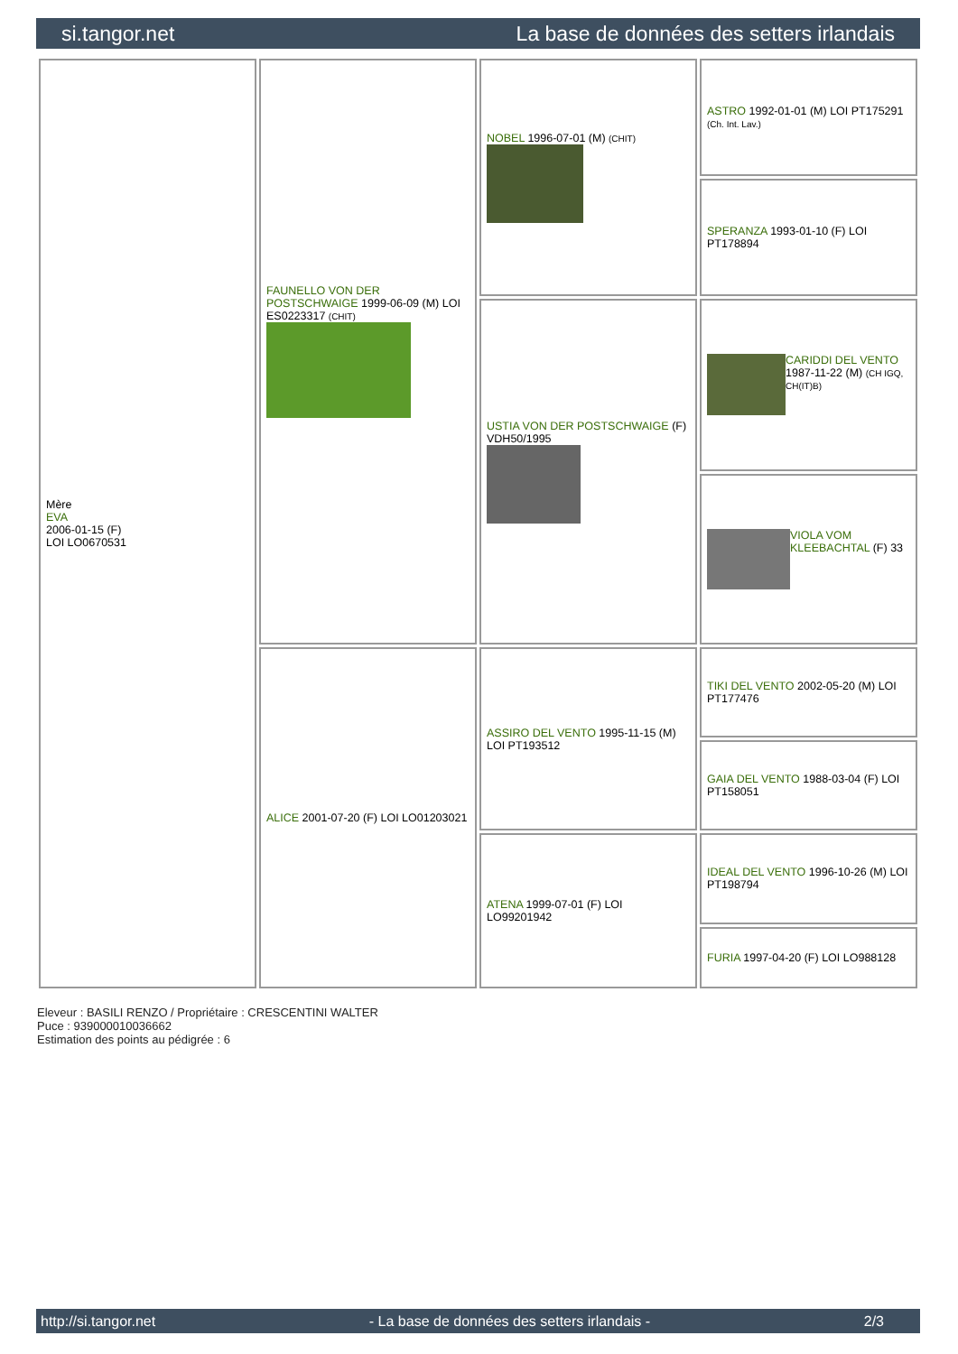si.tangor.net La base de données des setters irlandais
| Mère EVA 2006-01-15 (F) LOI LO0670531 | FAUNELLO VON DER POSTSCHWAIGE 1999-06-09 (M) LOI ES0223317 (CHIT) | NOBEL 1996-07-01 (M) (CHIT) | ASTRO 1992-01-01 (M) LOI PT175291 (Ch. Int. Lav.) |
| | | | SPERANZA 1993-01-10 (F) LOI PT178894 |
| | | USTIA VON DER POSTSCHWAIGE (F) VDH50/1995 | CARIDDI DEL VENTO 1987-11-22 (M) (CH IGQ, CH(IT)B) |
| | | | VIOLA VOM KLEEBACHTAL (F) 33 |
| | ALICE 2001-07-20 (F) LOI LO01203021 | ASSIRO DEL VENTO 1995-11-15 (M) LOI PT193512 | TIKI DEL VENTO 2002-05-20 (M) LOI PT177476 |
| | | | GAIA DEL VENTO 1988-03-04 (F) LOI PT158051 |
| | | ATENA 1999-07-01 (F) LOI LO99201942 | IDEAL DEL VENTO 1996-10-26 (M) LOI PT198794 |
| | | | FURIA 1997-04-20 (F) LOI LO988128 |
Eleveur : BASILI RENZO / Propriétaire : CRESCENTINI WALTER
Puce : 939000010036662
Estimation des points au pédigrée : 6
http://si.tangor.net - La base de données des setters irlandais - 2/3